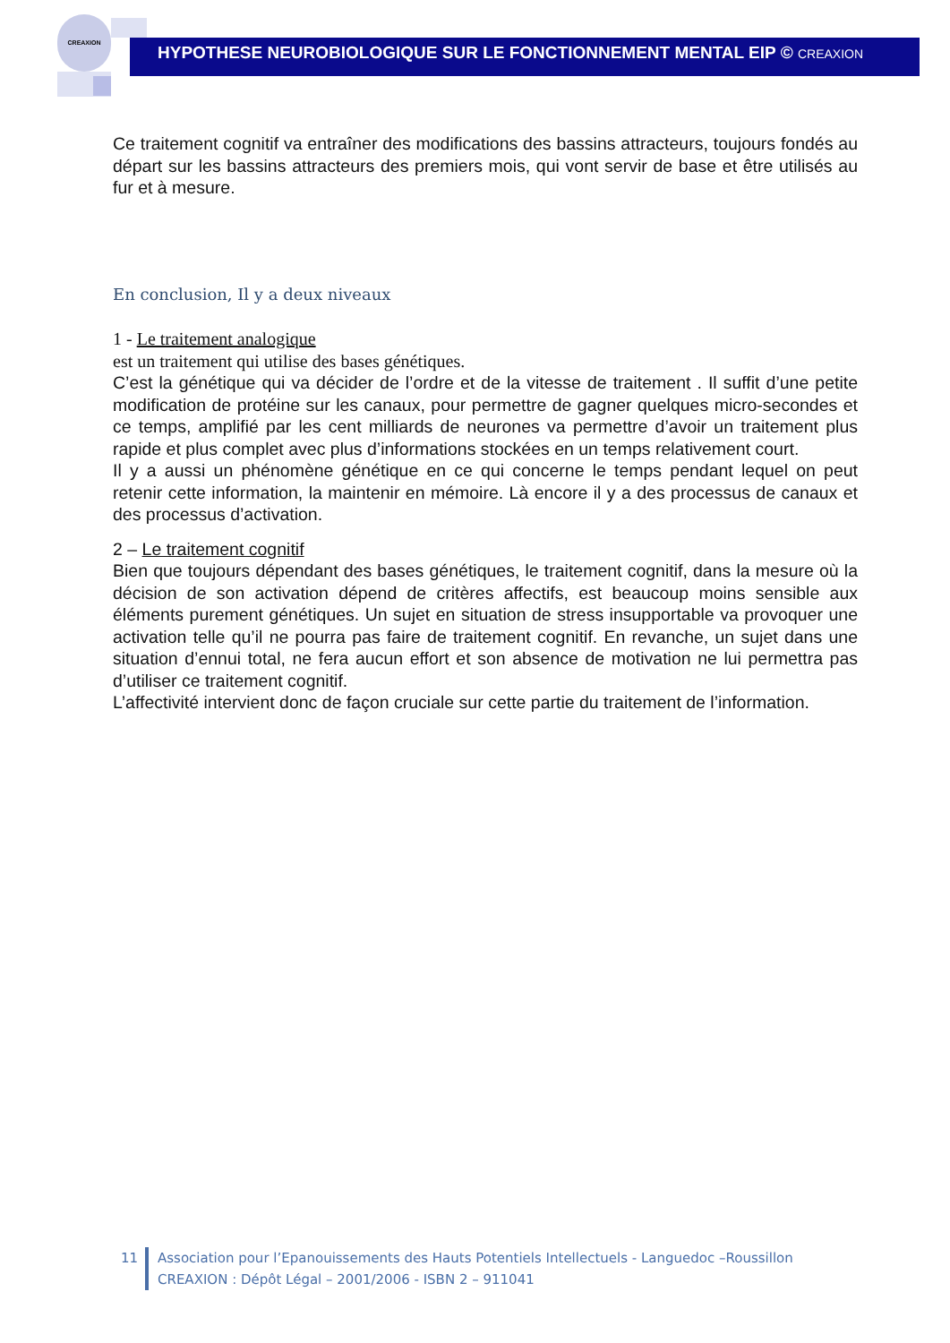CREAXION
HYPOTHESE NEUROBIOLOGIQUE SUR LE FONCTIONNEMENT MENTAL EIP © CREAXION
Ce traitement cognitif va entraîner des modifications des bassins attracteurs, toujours fondés au départ sur les bassins attracteurs des premiers mois, qui vont servir de base et être utilisés au fur et à mesure.
En conclusion, Il y a deux niveaux
1 - Le traitement analogique
est un traitement qui utilise des bases génétiques.
C’est la génétique qui va décider de l’ordre et de la vitesse de traitement . Il suffit d’une petite modification de protéine sur les canaux, pour permettre de gagner quelques micro-secondes et ce temps, amplifié par les cent milliards de neurones va permettre d’avoir un traitement plus rapide et plus complet avec plus d’informations stockées en un temps relativement court.
Il y a aussi un phénomène génétique en ce qui concerne le temps pendant lequel on peut retenir cette information, la maintenir en mémoire. Là encore il y a des processus de canaux et des processus d’activation.
2 – Le traitement cognitif
Bien que toujours dépendant des bases génétiques, le traitement cognitif, dans la mesure où la décision de son activation dépend de critères affectifs, est beaucoup moins sensible aux éléments purement génétiques. Un sujet en situation de stress insupportable va provoquer une activation telle qu’il ne pourra pas faire de traitement cognitif. En revanche, un sujet dans une situation d’ennui total, ne fera aucun effort et son absence de motivation ne lui permettra pas d’utiliser ce traitement cognitif.
L’affectivité intervient donc de façon cruciale sur cette partie du traitement de l’information.
11 Association pour l’Epanouissements des Hauts Potentiels Intellectuels - Languedoc –Roussillon
CREAXION : Dépôt Légal – 2001/2006 - ISBN 2 – 911041